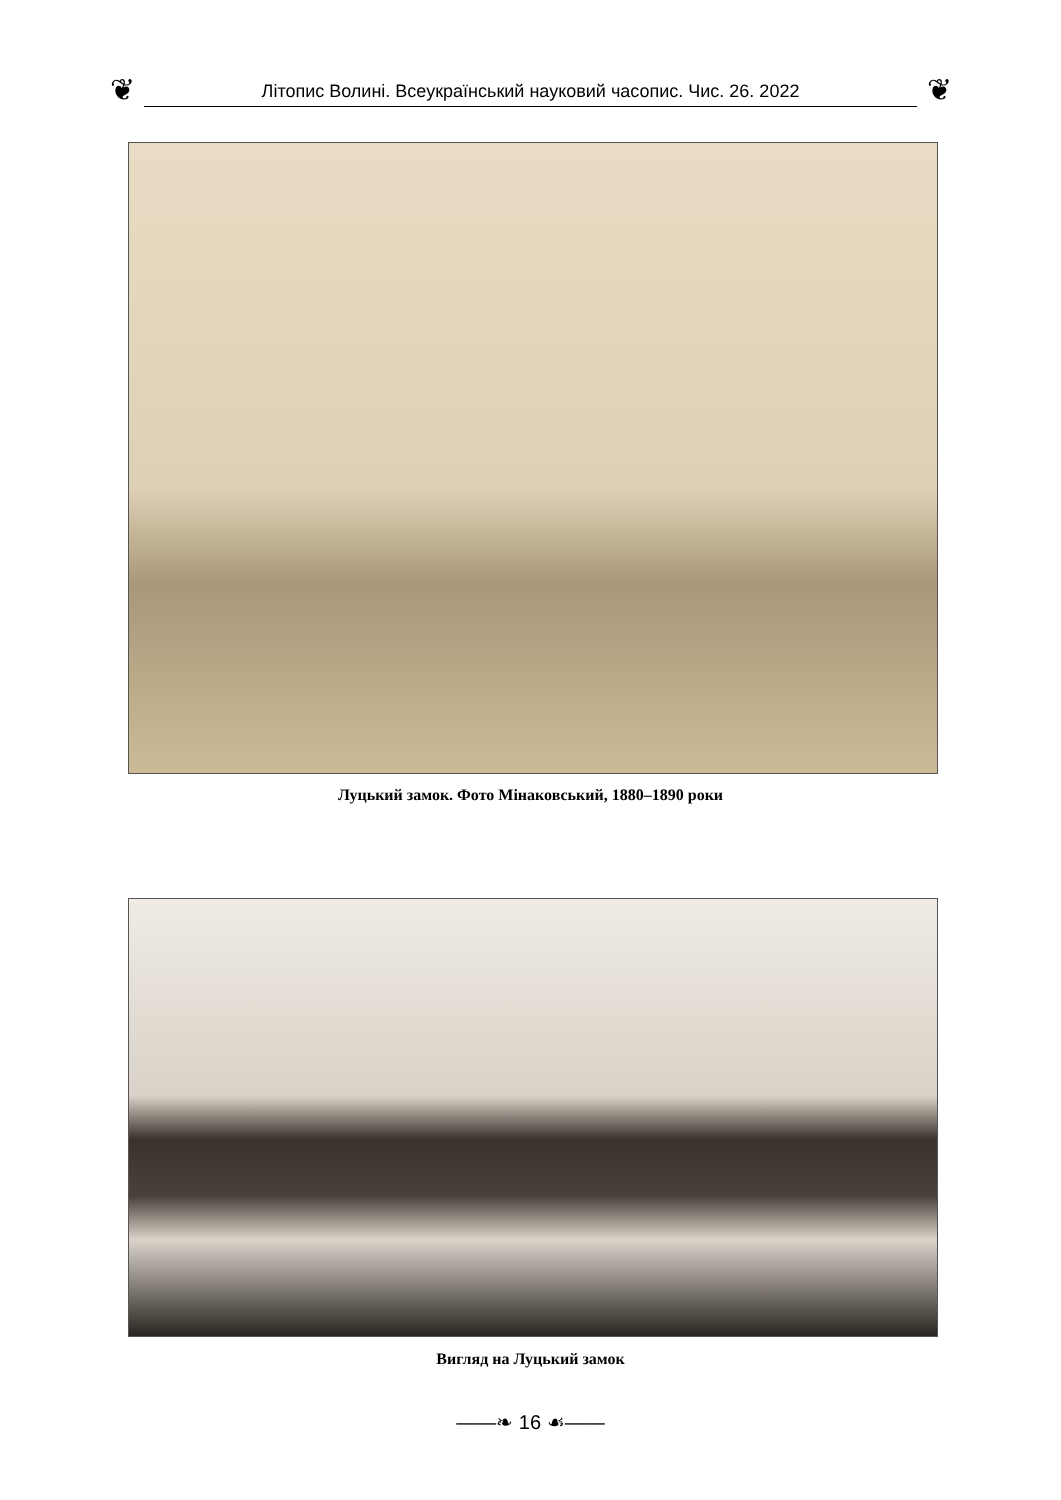❦
Літопис Волині. Всеукраїнський науковий часопис. Чис. 26. 2022
❦
Луцький замок. Фото Мінаковський, 1880–1890 роки
Вигляд на Луцький замок
——❧ 16 ☙——